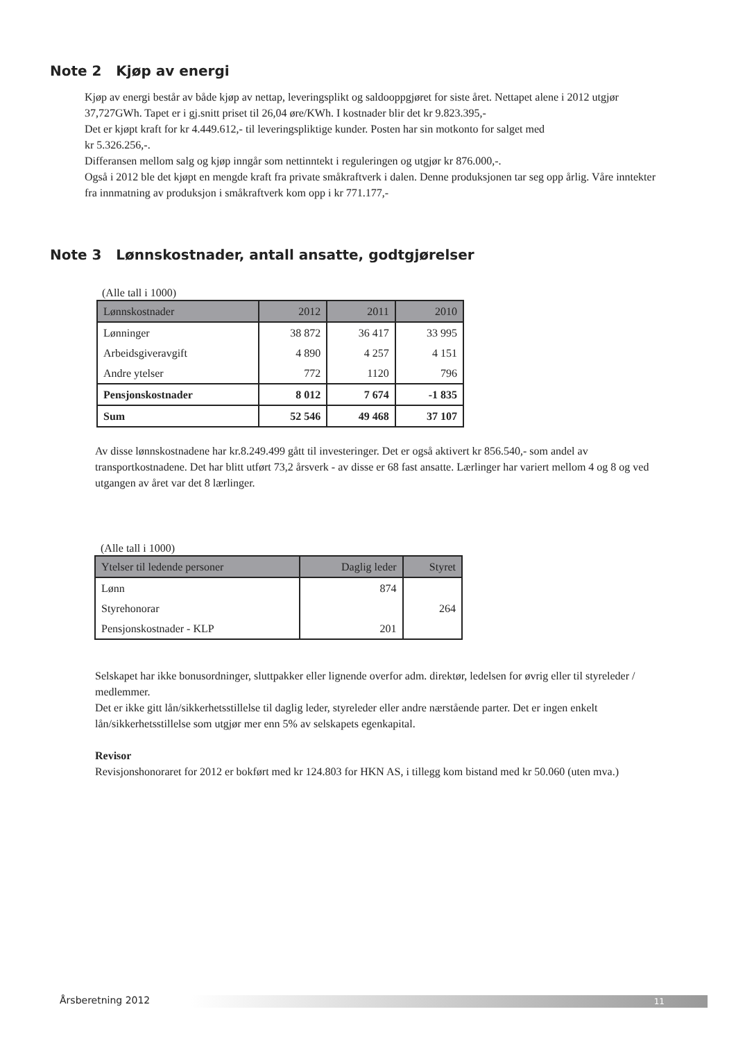Note 2 Kjøp av energi
Kjøp av energi består av både kjøp av nettap, leveringsplikt og saldooppgjøret for siste året. Nettapet alene i 2012 utgjør 37,727GWh. Tapet er i gj.snitt priset til 26,04 øre/KWh. I kostnader blir det kr 9.823.395,-
Det er kjøpt kraft for kr 4.449.612,- til leveringspliktige kunder. Posten har sin motkonto for salget med
kr 5.326.256,-.
Differansen mellom salg og kjøp inngår som nettinntekt i reguleringen og utgjør kr 876.000,-.
Også i 2012 ble det kjøpt en mengde kraft fra private småkraftverk i dalen. Denne produksjonen tar seg opp årlig. Våre inntekter fra innmatning av produksjon i småkraftverk kom opp i kr 771.177,-
Note 3 Lønnskostnader, antall ansatte, godtgjørelser
(Alle tall i 1000)
| Lønnskostnader | 2012 | 2011 | 2010 |
| --- | --- | --- | --- |
| Lønninger | 38 872 | 36 417 | 33 995 |
| Arbeidsgiveravgift | 4 890 | 4 257 | 4 151 |
| Andre ytelser | 772 | 1120 | 796 |
| Pensjonskostnader | 8 012 | 7 674 | -1 835 |
| Sum | 52 546 | 49 468 | 37 107 |
Av disse lønnskostnadene har kr.8.249.499 gått til investeringer. Det er også aktivert kr 856.540,- som andel av transportkostnadene. Det har blitt utført 73,2 årsverk - av disse er 68 fast ansatte. Lærlinger har variert mellom 4 og 8 og ved utgangen av året var det 8 lærlinger.
(Alle tall i 1000)
| Ytelser til ledende personer | Daglig leder | Styret |
| --- | --- | --- |
| Lønn | 874 | |
| Styrehonorar | | 264 |
| Pensjonskostnader - KLP | 201 | |
Selskapet har ikke bonusordninger, sluttpakker eller lignende overfor adm. direktør, ledelsen for øvrig eller til styreleder / medlemmer.
Det er ikke gitt lån/sikkerhetsstillelse til daglig leder, styreleder eller andre nærstående parter. Det er ingen enkelt lån/sikkerhetsstillelse som utgjør mer enn 5% av selskapets egenkapital.
Revisor
Revisjonshonoraret for 2012 er bokført med kr 124.803 for HKN AS, i tillegg kom bistand med kr 50.060 (uten mva.)
Årsberetning 2012 11